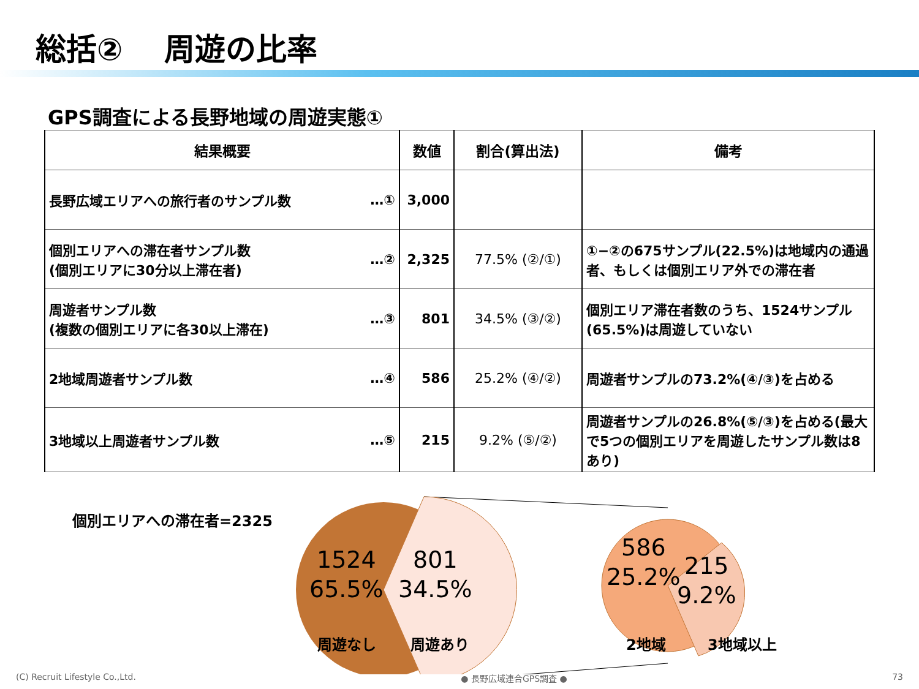総括②　 周遊の比率
GPS調査による長野地域の周遊実態①
| 結果概要 | 数値 | 割合(算出法) | 備考 |
| --- | --- | --- | --- |
| 長野広域エリアへの旅行者のサンプル数 …① | 3,000 | | |
| 個別エリアへの滞在者サンプル数 (個別エリアに30分以上滞在者) …② | 2,325 | 77.5% (②/①) | ①−②の675サンプル(22.5%)は地域内の通過者、もしくは個別エリア外での滞在者 |
| 周遊者サンプル数 (複数の個別エリアに各30以上滞在) …③ | 801 | 34.5% (③/②) | 個別エリア滞在者数のうち、1524サンプル(65.5%)は周遊していない |
| 2地域周遊者サンプル数 …④ | 586 | 25.2% (④/②) | 周遊者サンプルの73.2%(④/③)を占める |
| 3地域以上周遊者サンプル数 …⑤ | 215 | 9.2% (⑤/②) | 周遊者サンプルの26.8%(⑤/③)を占める(最大で5つの個別エリアを周遊したサンプル数は8あり) |
個別エリアへの滞在者=2325
1524
65.5%
801
34.5%
周遊なし 周遊あり
586
25.2%
215
9.2%
2地域 3地域以上
(C) Recruit Lifestyle Co.,Ltd. ● 長野広域連合GPS調査 ● 73